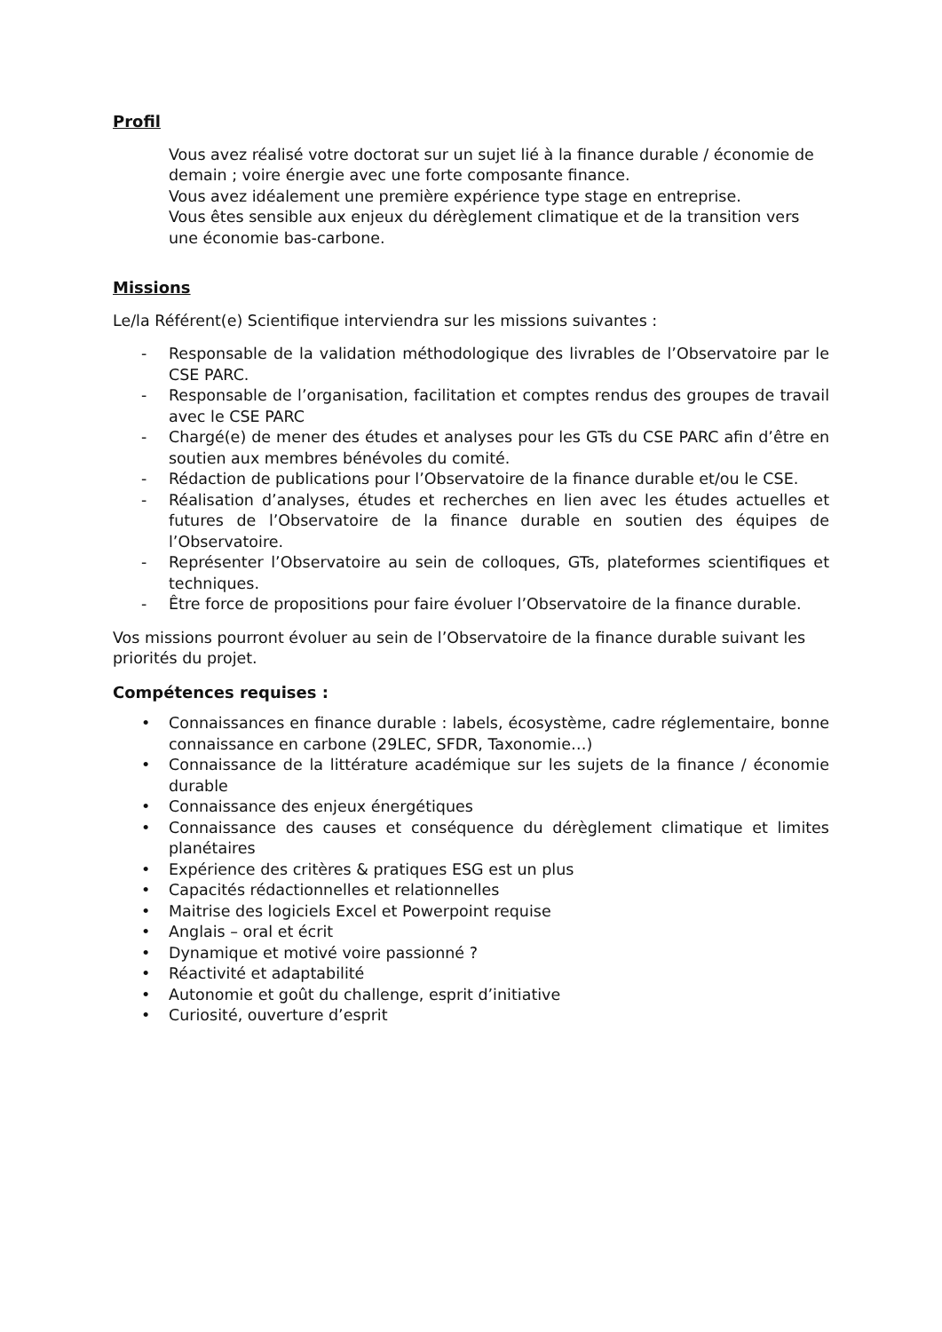Profil
Vous avez réalisé votre doctorat sur un sujet lié à la finance durable / économie de demain ; voire énergie avec une forte composante finance.
Vous avez idéalement une première expérience type stage en entreprise.
Vous êtes sensible aux enjeux du dérèglement climatique et de la transition vers une économie bas-carbone.
Missions
Le/la Référent(e) Scientifique interviendra sur les missions suivantes :
- Responsable de la validation méthodologique des livrables de l’Observatoire par le CSE PARC.
- Responsable de l’organisation, facilitation et comptes rendus des groupes de travail avec le CSE PARC
- Chargé(e) de mener des études et analyses pour les GTs du CSE PARC afin d’être en soutien aux membres bénévoles du comité.
- Rédaction de publications pour l’Observatoire de la finance durable et/ou le CSE.
- Réalisation d’analyses, études et recherches en lien avec les études actuelles et futures de l’Observatoire de la finance durable en soutien des équipes de l’Observatoire.
- Représenter l’Observatoire au sein de colloques, GTs, plateformes scientifiques et techniques.
- Être force de propositions pour faire évoluer l’Observatoire de la finance durable.
Vos missions pourront évoluer au sein de l’Observatoire de la finance durable suivant les priorités du projet.
Compétences requises :
• Connaissances en finance durable : labels, écosystème, cadre réglementaire, bonne connaissance en carbone (29LEC, SFDR, Taxonomie…)
• Connaissance de la littérature académique sur les sujets de la finance / économie durable
• Connaissance des enjeux énergétiques
• Connaissance des causes et conséquence du dérèglement climatique et limites planétaires
• Expérience des critères & pratiques ESG est un plus
• Capacités rédactionnelles et relationnelles
• Maitrise des logiciels Excel et Powerpoint requise
• Anglais – oral et écrit
• Dynamique et motivé voire passionné ?
• Réactivité et adaptabilité
• Autonomie et goût du challenge, esprit d’initiative
• Curiosité, ouverture d’esprit